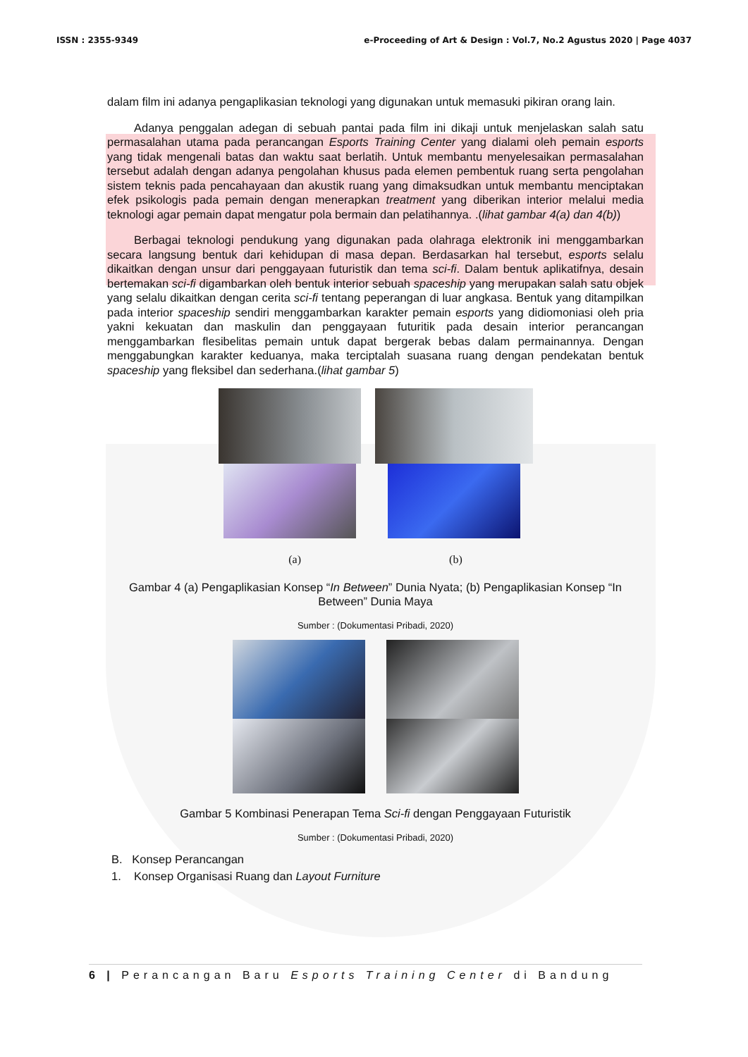ISSN : 2355-9349 e-Proceeding of Art & Design : Vol.7, No.2 Agustus 2020 | Page 4037
dalam film ini adanya pengaplikasian teknologi yang digunakan untuk memasuki pikiran orang lain.
Adanya penggalan adegan di sebuah pantai pada film ini dikaji untuk menjelaskan salah satu permasalahan utama pada perancangan Esports Training Center yang dialami oleh pemain esports yang tidak mengenali batas dan waktu saat berlatih. Untuk membantu menyelesaikan permasalahan tersebut adalah dengan adanya pengolahan khusus pada elemen pembentuk ruang serta pengolahan sistem teknis pada pencahayaan dan akustik ruang yang dimaksudkan untuk membantu menciptakan efek psikologis pada pemain dengan menerapkan treatment yang diberikan interior melalui media teknologi agar pemain dapat mengatur pola bermain dan pelatihannya. .(lihat gambar 4(a) dan 4(b))
Berbagai teknologi pendukung yang digunakan pada olahraga elektronik ini menggambarkan secara langsung bentuk dari kehidupan di masa depan. Berdasarkan hal tersebut, esports selalu dikaitkan dengan unsur dari penggayaan futuristik dan tema sci-fi. Dalam bentuk aplikatifnya, desain bertemakan sci-fi digambarkan oleh bentuk interior sebuah spaceship yang merupakan salah satu objek yang selalu dikaitkan dengan cerita sci-fi tentang peperangan di luar angkasa. Bentuk yang ditampilkan pada interior spaceship sendiri menggambarkan karakter pemain esports yang didiomoniasi oleh pria yakni kekuatan dan maskulin dan penggayaan futuritik pada desain interior perancangan menggambarkan flesibelitas pemain untuk dapat bergerak bebas dalam permainannya. Dengan menggabungkan karakter keduanya, maka terciptalah suasana ruang dengan pendekatan bentuk spaceship yang fleksibel dan sederhana.(lihat gambar 5)
(a) (b)
Gambar 4 (a) Pengaplikasian Konsep “In Between” Dunia Nyata; (b) Pengaplikasian Konsep “In Between” Dunia Maya
Sumber : (Dokumentasi Pribadi, 2020)
Gambar 5 Kombinasi Penerapan Tema Sci-fi dengan Penggayaan Futuristik
Sumber : (Dokumentasi Pribadi, 2020)
B. Konsep Perancangan
1. Konsep Organisasi Ruang dan Layout Furniture
6 | Perancangan Baru Esports Training Center di Bandung